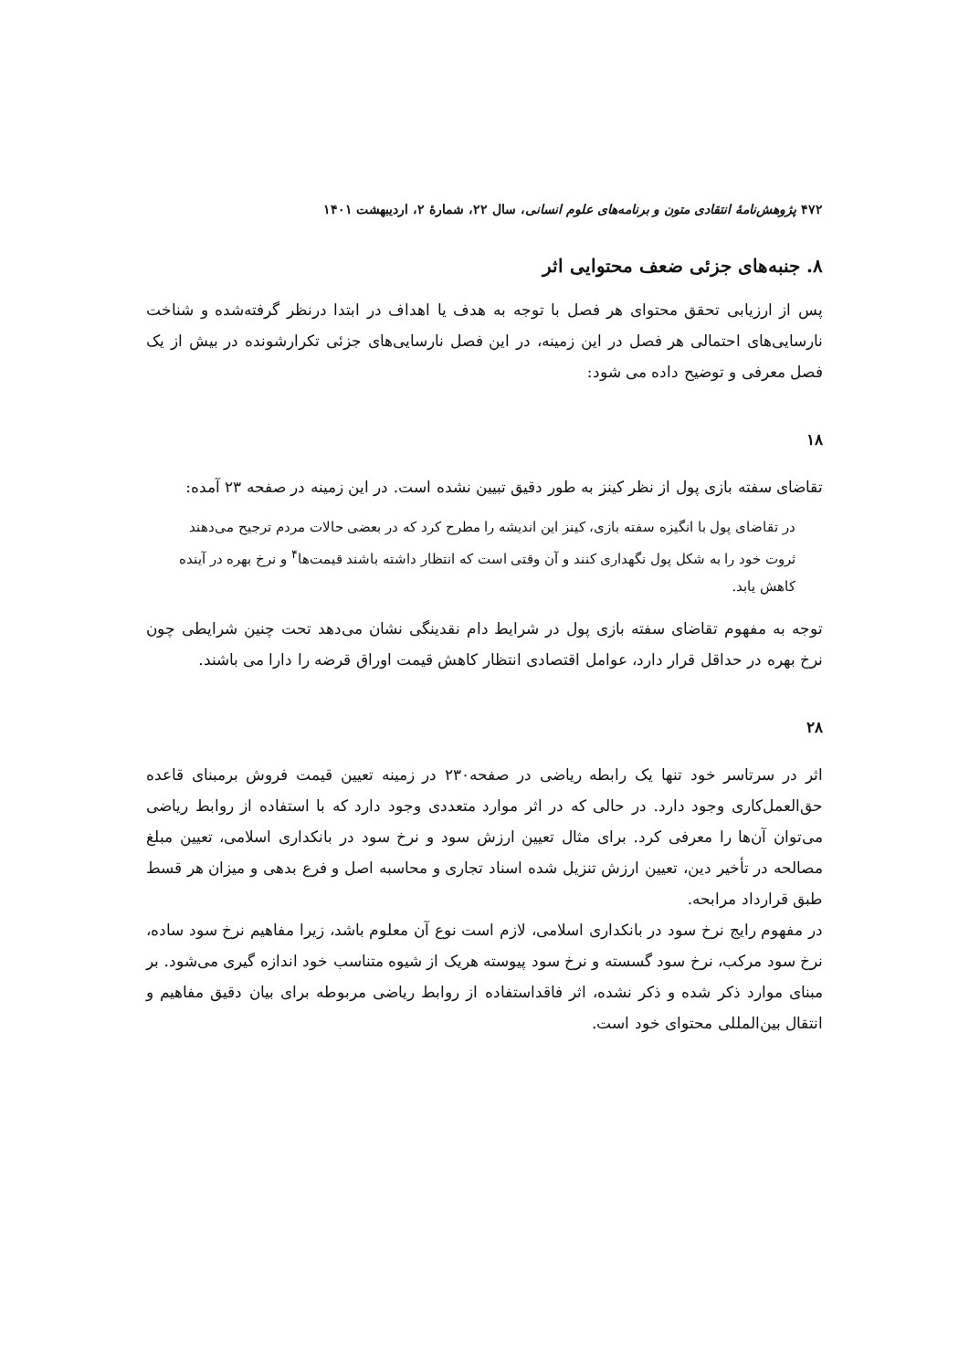۴۷۲ پژوهش‌نامهٔ انتقادی متون و برنامه‌های علوم انسانی، سال ۲۲، شمارهٔ ۲، اردیبهشت ۱۴۰۱
۸. جنبه‌های جزئی ضعف محتوایی اثر
پس از ارزیابی تحقق محتوای هر فصل با توجه به هدف یا اهداف در ابتدا درنظر گرفته‌شده و شناخت نارسایی‌های احتمالی هر فصل در این زمینه، در این فصل نارسایی‌های جزئی تکرارشونده در بیش از یک فصل معرفی و توضیح داده می شود:
۱۸
تقاضای سفته بازی پول از نظر کینز به طور دقیق تبیین نشده است. در این زمینه در صفحه ۲۳ آمده:
در تقاضای پول با انگیزه سفته بازی، کینز این اندیشه را مطرح کرد که در بعضی حالات مردم ترجیح می‌دهند ثروت خود را به شکل پول نگهداری کنند و آن وقتی است که انتظار داشته باشند قیمت‌ها<sup>۴</sup> و نرخ بهره در آینده کاهش یابد.
توجه به مفهوم تقاضای سفته بازی پول در شرایط دام نقدینگی نشان می‌دهد تحت چنین شرایطی چون نرخ بهره در حداقل قرار دارد، عوامل اقتصادی انتظار کاهش قیمت اوراق قرضه را دارا می باشند.
۲۸
اثر در سرتاسر خود تنها یک رابطه ریاضی در صفحه۲۳۰ در زمینه تعیین قیمت فروش برمبنای قاعده حق‌العمل‌کاری وجود دارد. در حالی که در اثر موارد متعددی وجود دارد که با استفاده از روابط ریاضی می‌توان آن‌ها را معرفی کرد. برای مثال تعیین ارزش سود و نرخ سود در بانکداری اسلامی، تعیین مبلغ مصالحه در تأخیر دین، تعیین ارزش تنزیل شده اسناد تجاری و محاسبه اصل و فرع بدهی و میزان هر قسط طبق قرارداد مرابحه.
در مفهوم رایج نرخ سود در بانکداری اسلامی، لازم است نوع آن معلوم باشد، زیرا مفاهیم نرخ سود ساده، نرخ سود مرکب، نرخ سود گسسته و نرخ سود پیوسته هریک از شیوه متناسب خود اندازه گیری می‌شود. بر مبنای موارد ذکر شده و ذکر نشده، اثر فاقداستفاده از روابط ریاضی مربوطه برای بیان دقیق مفاهیم و انتقال بین‌المللی محتوای خود است.